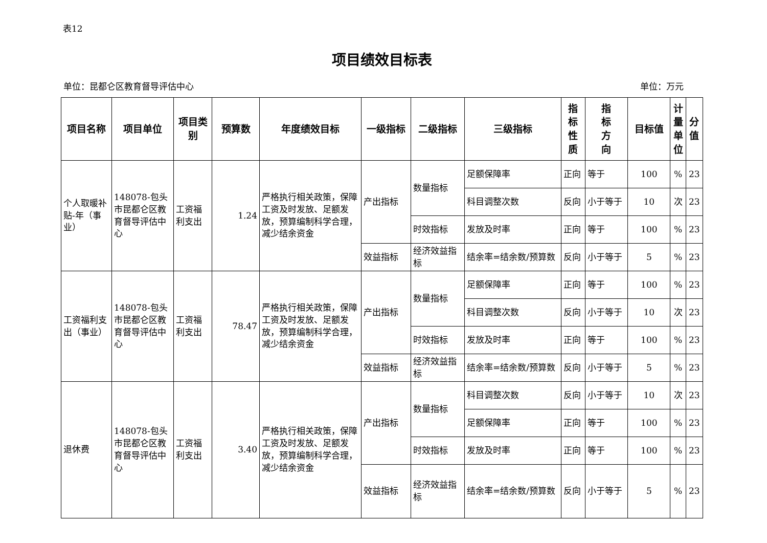表12
项目绩效目标表
单位：昆都仑区教育督导评估中心 单位：万元
| 项目名称 | 项目单位 | 项目类别 | 预算数 | 年度绩效目标 | 一级指标 | 二级指标 | 三级指标 | 指 标 性 质 | 指 标 方 向 | 目标值 | 计 量 单 位 | 分 值 |
| --- | --- | --- | --- | --- | --- | --- | --- | --- | --- | --- | --- | --- |
| 个人取暖补贴-年（事业） | 148078-包头市昆都仑区教育督导评估中心 | 工资福利支出 | 1.24 | 严格执行相关政策，保障工资及时发放、足额发放，预算编制科学合理，减少结余资金 | 产出指标 | 数量指标 | 足额保障率 | 正向 | 等于 | 100 | % | 23 |
| | | | | | | | 科目调整次数 | 反向 | 小于等于 | 10 | 次 | 23 |
| | | | | | | 时效指标 | 发放及时率 | 正向 | 等于 | 100 | % | 23 |
| | | | | | 效益指标 | 经济效益指标 | 结余率=结余数/预算数 | 反向 | 小于等于 | 5 | % | 23 |
| 工资福利支出（事业） | 148078-包头市昆都仑区教育督导评估中心 | 工资福利支出 | 78.47 | 严格执行相关政策，保障工资及时发放、足额发放，预算编制科学合理，减少结余资金 | 产出指标 | 数量指标 | 足额保障率 | 正向 | 等于 | 100 | % | 23 |
| | | | | | | | 科目调整次数 | 反向 | 小于等于 | 10 | 次 | 23 |
| | | | | | | 时效指标 | 发放及时率 | 正向 | 等于 | 100 | % | 23 |
| | | | | | 效益指标 | 经济效益指标 | 结余率=结余数/预算数 | 反向 | 小于等于 | 5 | % | 23 |
| 退休费 | 148078-包头市昆都仑区教育督导评估中心 | 工资福利支出 | 3.40 | 严格执行相关政策，保障工资及时发放、足额发放，预算编制科学合理，减少结余资金 | 产出指标 | 数量指标 | 科目调整次数 | 反向 | 小于等于 | 10 | 次 | 23 |
| | | | | | | | 足额保障率 | 正向 | 等于 | 100 | % | 23 |
| | | | | | | 时效指标 | 发放及时率 | 正向 | 等于 | 100 | % | 23 |
| | | | | | 效益指标 | 经济效益指标 | 结余率=结余数/预算数 | 反向 | 小于等于 | 5 | % | 23 |